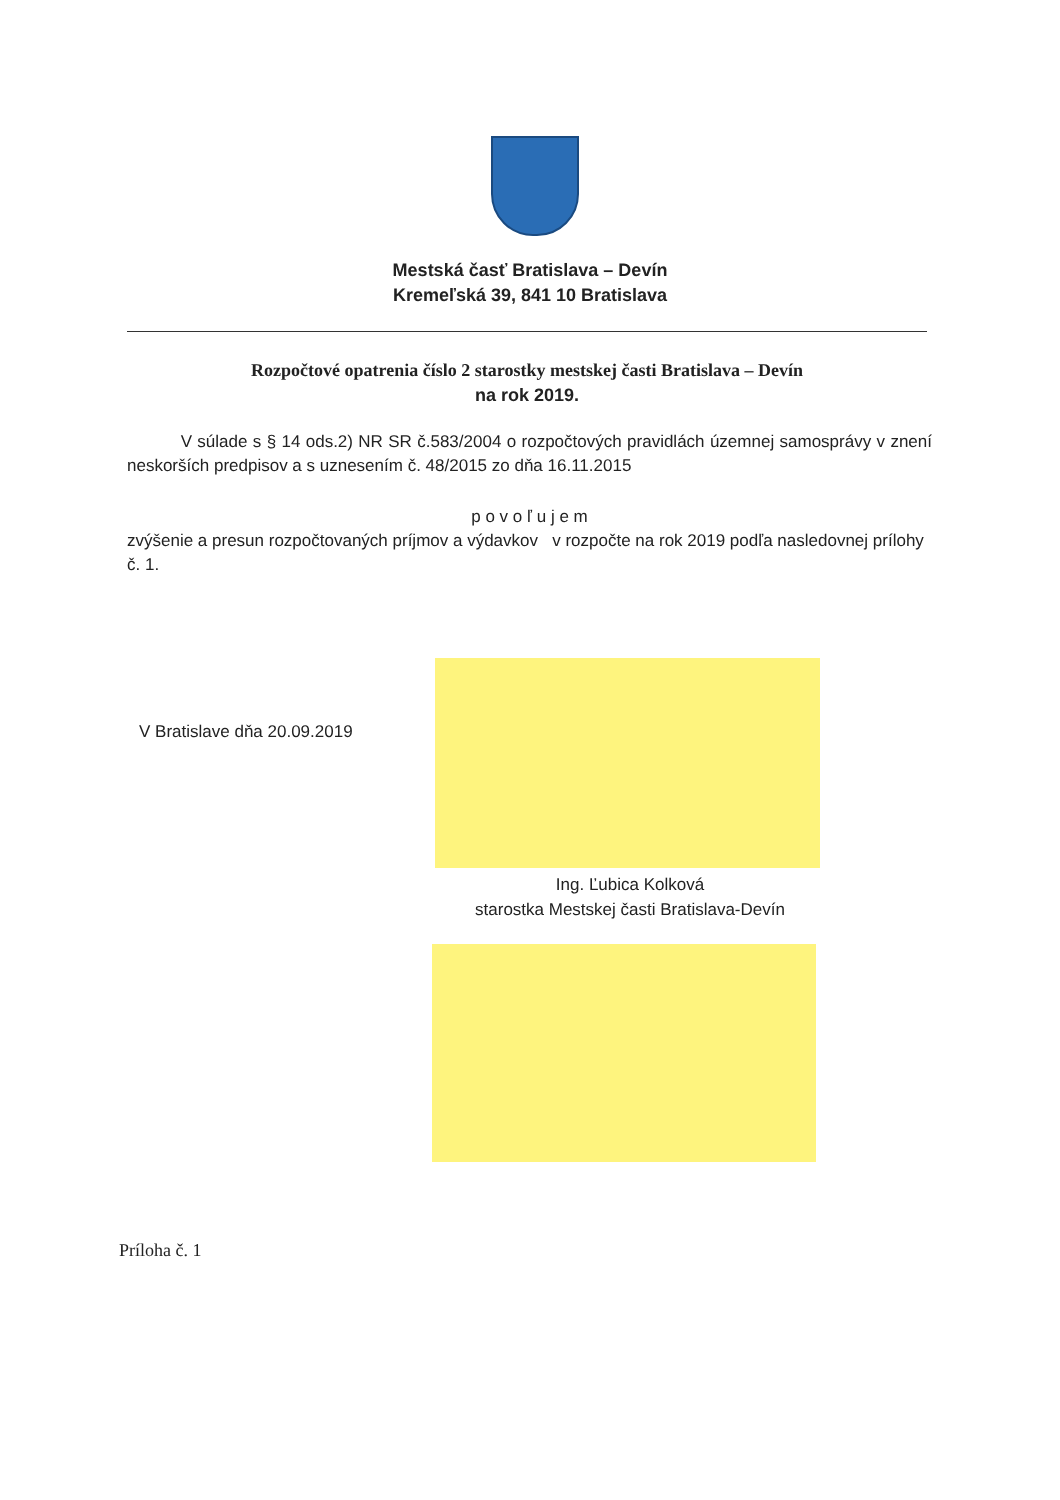Mestská časť Bratislava – Devín
Kremeľská 39, 841 10 Bratislava
Rozpočtové opatrenia číslo 2 starostky mestskej časti Bratislava – Devín
na rok 2019.
V súlade s § 14 ods.2) NR SR č.583/2004 o rozpočtových pravidlách územnej samosprávy v znení neskorších predpisov a s uznesením č. 48/2015 zo dňa 16.11.2015
p o v o ľ u j e m
zvýšenie a presun rozpočtovaných príjmov a výdavkov v rozpočte na rok 2019 podľa nasledovnej prílohy č. 1.
V Bratislave dňa 20.09.2019
Ing. Ľubica Kolková
starostka Mestskej časti Bratislava-Devín
Príloha č. 1